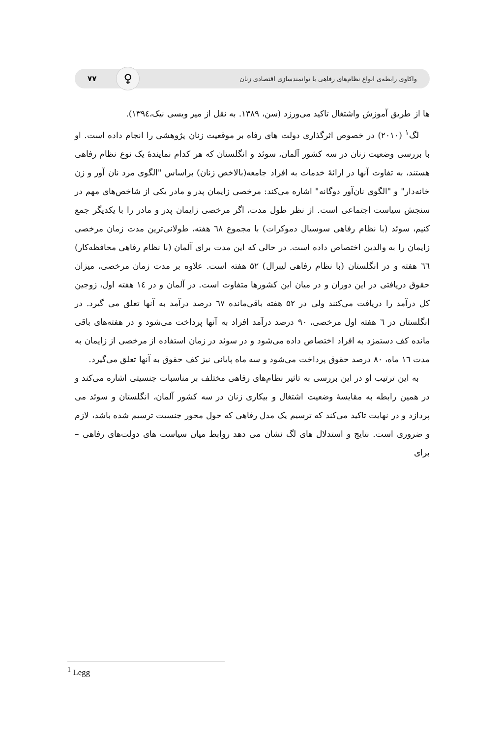واکاوی رابطه‌ی انواع نظام‌های رفاهی با توانمندسازی اقتصادی زنان ♀ ۷۷
ها از طریق آموزش واشتغال تاکید می‌ورزد (سن، ۱۳۸۹. به نقل از میر ویسی نیک،۱۳۹٤).
لگ<sup>۱</sup> (۲۰۱۰) در خصوص اثرگذاری دولت های رفاه بر موقعیت زنان پژوهشی را انجام داده است. او با بررسی وضعیت زنان در سه کشور آلمان، سوئد و انگلستان که هر کدام نمایندۀ یک نوع نظام رفاهی هستند، به تفاوت آنها در ارائۀ خدمات به افراد جامعه(بالاخص زنان) براساس "الگوی مرد نان آور و زن خانه‌دار" و "الگوی نان‌آور دوگانه" اشاره می‌کند: مرخصی زایمان پدر و مادر یکی از شاخص‌های مهم در سنجش سیاست اجتماعی است. از نظر طول مدت، اگر مرخصی زایمان پدر و مادر را با یکدیگر جمع کنیم، سوئد (با نظام رفاهی سوسیال دموکرات) با مجموع ٦۸ هفته، طولانی‌ترین مدت زمان مرخصی زایمان را به والدین اختصاص داده است. در حالی که این مدت برای آلمان (با نظام رفاهی محافظه‌کار) ٦٦ هفته و در انگلستان (با نظام رفاهی لیبرال) ۵۲ هفته است. علاوه بر مدت زمان مرخصی، میزان حقوق دریافتی در این دوران و در میان این کشورها متفاوت است. در آلمان و در ١٤ هفته اول، زوجین کل درآمد را دریافت می‌کنند ولی در ۵۲ هفته باقی‌مانده ٦۷ درصد درآمد به آنها تعلق می گیرد. در انگلستان در ٦ هفته اول مرخصی، ۹۰ درصد درآمد افراد به آنها پرداخت می‌شود و در هفته‌های باقی مانده کف دستمزد به افراد اختصاص داده می‌شود و در سوئد در زمان استفاده از مرخصی از زایمان به مدت ١٦ ماه، ۸۰ درصد حقوق پرداخت می‌شود و سه ماه پایانی نیز کف حقوق به آنها تعلق می‌گیرد.
به این ترتیب او در این بررسی به تاثیر نظام‌های رفاهی مختلف بر مناسبات جنسیتی اشاره می‌کند و در همین رابطه به مقایسۀ وضعیت اشتغال و بیکاری زنان در سه کشور آلمان، انگلستان و سوئد می پردازد و در نهایت تاکید می‌کند که ترسیم یک مدل رفاهی که حول محور جنسیت ترسیم شده باشد، لازم و ضروری است. نتایج و استدلال های لگ نشان می دهد روابط میان سیاست های دولت‌های رفاهی – برای
<sup>1</sup> Legg